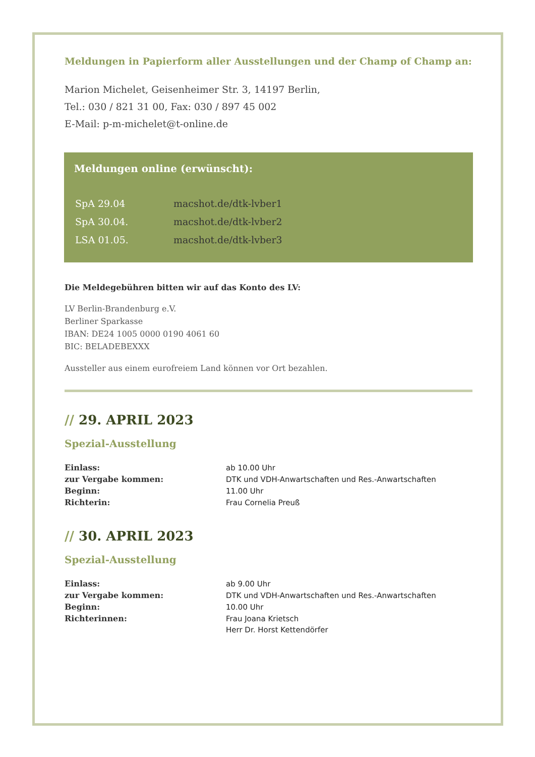Meldungen in Papierform aller Ausstellungen und der Champ of Champ an:
Marion Michelet, Geisenheimer Str. 3, 14197 Berlin,
Tel.: 030 / 821 31 00, Fax: 030 / 897 45 002
E-Mail: p-m-michelet@t-online.de
Meldungen online (erwünscht):
| SpA 29.04 | macshot.de/dtk-lvber1 |
| SpA 30.04. | macshot.de/dtk-lvber2 |
| LSA 01.05. | macshot.de/dtk-lvber3 |
Die Meldegebühren bitten wir auf das Konto des LV:
LV Berlin-Brandenburg e.V.
Berliner Sparkasse
IBAN: DE24 1005 0000 0190 4061 60
BIC: BELADEBEXXX
Aussteller aus einem eurofreiem Land können vor Ort bezahlen.
// 29. APRIL 2023
Spezial-Ausstellung
| Einlass: | ab 10.00 Uhr |
| zur Vergabe kommen: | DTK und VDH-Anwartschaften und Res.-Anwartschaften |
| Beginn: | 11.00 Uhr |
| Richterin: | Frau Cornelia Preuß |
// 30. APRIL 2023
Spezial-Ausstellung
| Einlass: | ab 9.00 Uhr |
| zur Vergabe kommen: | DTK und VDH-Anwartschaften und Res.-Anwartschaften |
| Beginn: | 10.00 Uhr |
| Richterinnen: | Frau Joana Krietsch |
| | Herr Dr. Horst Kettendörfer |